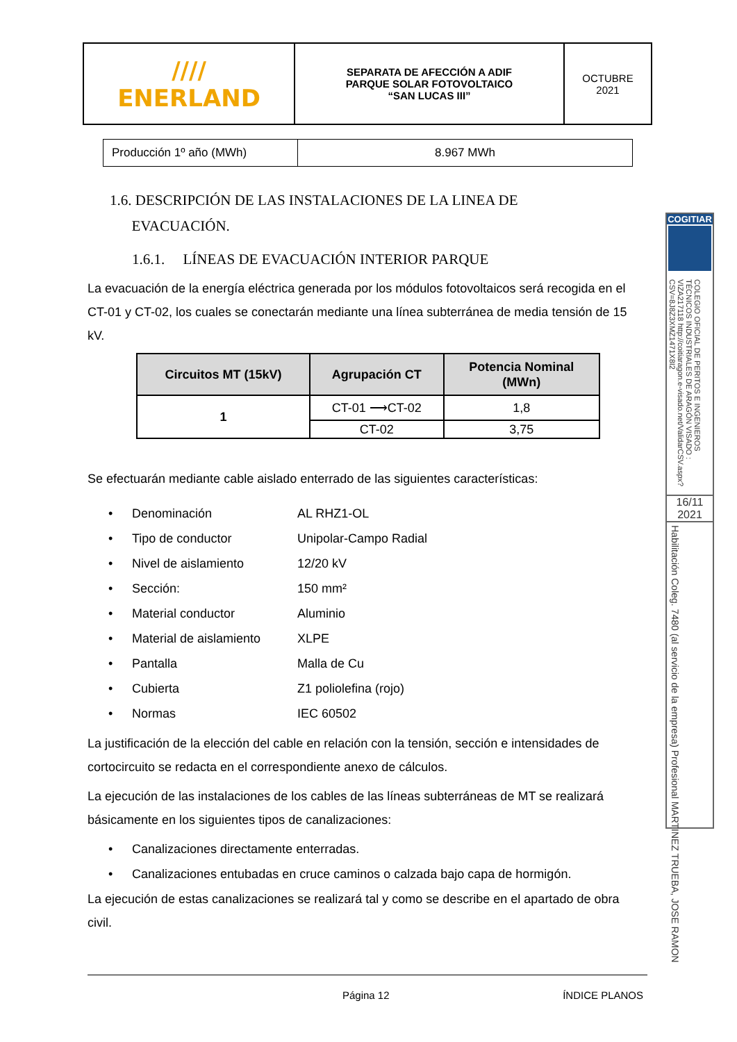| //// ENERLAND | SEPARATA DE AFECCIÓN A ADIF PARQUE SOLAR FOTOVOLTAICO “SAN LUCAS III” | OCTUBRE 2021 |
| Producción 1º año (MWh) | 8.967 MWh |
1.6. DESCRIPCIÓN DE LAS INSTALACIONES DE LA LINEA DE
EVACUACIÓN.
1.6.1. LÍNEAS DE EVACUACIÓN INTERIOR PARQUE
La evacuación de la energía eléctrica generada por los módulos fotovoltaicos será recogida en el CT-01 y CT-02, los cuales se conectarán mediante una línea subterránea de media tensión de 15 kV.
| Circuitos MT (15kV) | Agrupación CT | Potencia Nominal (MWn) |
| --- | --- | --- |
| 1 | CT-01 ⟶CT-02 | 1,8 |
| | CT-02 | 3,75 |
Se efectuarán mediante cable aislado enterrado de las siguientes características:
• Denominación AL RHZ1-OL
• Tipo de conductor Unipolar-Campo Radial
• Nivel de aislamiento 12/20 kV
• Sección: 150 mm²
• Material conductor Aluminio
• Material de aislamiento XLPE
• Pantalla Malla de Cu
• Cubierta Z1 poliolefina (rojo)
• Normas IEC 60502
La justificación de la elección del cable en relación con la tensión, sección e intensidades de cortocircuito se redacta en el correspondiente anexo de cálculos.
La ejecución de las instalaciones de los cables de las líneas subterráneas de MT se realizará básicamente en los siguientes tipos de canalizaciones:
• Canalizaciones directamente enterradas.
• Canalizaciones entubadas en cruce caminos o calzada bajo capa de hormigón.
La ejecución de estas canalizaciones se realizará tal y como se describe en el apartado de obra civil.
COGITIAR
COLEGIO OFICIAL DE PERITOS E INGENIEROS TÉCNICOS INDUSTRIALES DE ARAGÓN VISADO : VIZA217118 http://coitiaragon.e-visado.net/ValidarCSV.aspx?CSV=8J8Z3XMZ1471X8I2
16/11
2021
Habilitación Coleg. 7480 (al servicio de la empresa) Profesional MARTINEZ TRUEBA, JOSE RAMON
Página 12 ÍNDICE PLANOS